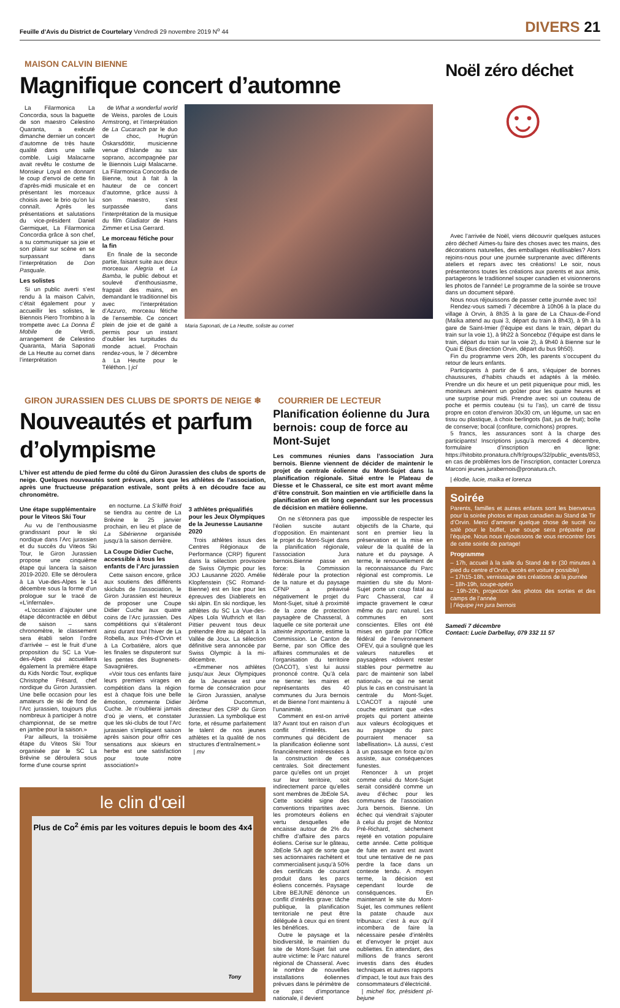Feuille d’Avis du District de Courtelary Vendredi 29 novembre 2019 N<sup>o</sup> 44
DIVERS 21
MAISON CALVIN BIENNE
Magnifique concert d’automne
La Filarmonica La Concordia, sous la baguette de son maestro Celestino Quaranta, a exécuté dimanche dernier un concert d’automne de très haute qualité dans une salle comble. Luigi Malacarne avait revêtu le costume de Monsieur Loyal en donnant le coup d’envoi de cette fin d’après-midi musicale et en présentant les morceaux choisis avec le brio qu’on lui connaît. Après les présentations et salutations du vice-président Daniel Germiquet, La Filarmonica Concordia grâce à son chef, a su communiquer sa joie et son plaisir sur scène en se surpassant dans l’interprétation de Don Pasquale.
Les solistes
Si un public averti s’est rendu à la maison Calvin, c’était également pour y accueillir les solistes, le Biennois Piero Trombino à la trompette avec La Donna È Mobile de Verdi, arrangement de Celestino Quaranta, Maria Saponati de La Heutte au cornet dans l’interprétation
de What a wonderful world de Weiss, paroles de Louis Armstrong, et l’interprétation de La Cucarach par le duo de choc, Hugrún Óskarsdóttir, musicienne venue d’Islande au sax soprano, accompagnée par le Biennois Luigi Malacarne. La Filarmonica Concordia de Bienne, tout à fait à la hauteur de ce concert d’automne, grâce aussi à son maestro, s’est surpassée dans l’interprétation de la musique du film Gladiator de Hans Zimmer et Lisa Gerrard.
Le morceau fétiche pour la fin
En finale de la seconde partie, faisant suite aux deux morceaux Alegria et La Bamba, le public debout et soulevé d’enthousiasme, frappait des mains, en demandant le traditionnel bis avec l’interprétation d’Azzuro, morceau fétiche de l’ensemble. Ce concert plein de joie et de gaité a permis pour un instant d’oublier les turpitudes du monde actuel. Prochain rendez-vous, le 7 décembre à La Heutte pour le Téléthon. | jcl
Maria Saponati, de La Heutte, soliste au cornet
GIRON JURASSIEN DES CLUBS DE SPORTS DE NEIGE ❄
Nouveautés et parfum d’olympisme
L’hiver est attendu de pied ferme du côté du Giron Jurassien des clubs de sports de neige. Quelques nouveautés sont prévues, alors que les athlètes de l’association, après une fructueuse préparation estivale, sont prêts à en découdre face au chronomètre.
Une étape supplémentaire pour le Viteos Ski Tour
Au vu de l’enthousiasme grandissant pour le ski nordique dans l’Arc jurassien et du succès du Viteos Ski Tour, le Giron Jurassien propose une cinquième étape qui lancera la saison 2019-2020. Elle se déroulera à La Vue-des-Alpes le 14 décembre sous la forme d’un prologue sur le tracé de «L’infernale».
«L’occasion d’ajouter une étape décontractée en début de saison – sans chronomètre, le classement sera établi selon l’ordre d’arrivée – est le fruit d’une proposition du SC La Vue-des-Alpes qui accueillera également la première étape du Kids Nordic Tour, explique Christophe Frésard, chef nordique du Giron Jurassien. Une belle occasion pour les amateurs de ski de fond de l’Arc jurassien, toujours plus nombreux à participer à notre championnat, de se mettre en jambe pour la saison.»
Par ailleurs, la troisième étape du Viteos Ski Tour organisée par le SC La Brévine se déroulera sous forme d’une course sprint
en nocturne. La S’kiffé froid se tiendra au centre de La Brévine le 25 janvier prochain, en lieu et place de La Sibérienne organisée jusqu’à la saison dernière.
La Coupe Didier Cuche, accessible à tous les enfants de l’Arc jurassien
Cette saison encore, grâce aux soutiens des différents skiclubs de l’association, le Giron Jurassien est heureux de proposer une Coupe Didier Cuche aux quatre coins de l’Arc jurassien. Des compétitions qui s’étaleront ainsi durant tout l’hiver de La Robella, aux Prés-d’Orvin et à La Corbatière, alors que les finales se disputeront sur les pentes des Bugnenets-Savagnières.
«Voir tous ces enfants faire leurs premiers virages en compétition dans la région est à chaque fois une belle émotion, commente Didier Cuche. Je n’oublierai jamais d’où je viens, et constater que les ski-clubs de tout l’Arc jurassien s’impliquent saison après saison pour offrir ces sensations aux skieurs en herbe est une satisfaction pour toute notre association!»
3 athlètes préqualifiés pour les Jeux Olympiques de la Jeunesse Lausanne 2020
Trois athlètes issus des Centres Régionaux de Performance (CRP) figurent dans la sélection provisoire de Swiss Olympic pour les JOJ Lausanne 2020. Amélie Klopfenstein (SC Romand-Bienne) est en lice pour les épreuves des Diablerets en ski alpin. En ski nordique, les athlètes du SC La Vue-des-Alpes Lola Wuthrich et Ilan Pittier peuvent tous deux prétendre être au départ à la Vallée de Joux. La sélection définitive sera annoncée par Swiss Olympic à la mi-décembre.
«Emmener nos athlètes jusqu’aux Jeux Olympiques de la Jeunesse est une forme de consécration pour le Giron Jurassien, analyse Jérôme Ducommun, directeur des CRP du Giron Jurassien. La symbolique est forte, et résume parfaitement le talent de nos jeunes athlètes et la qualité de nos structures d’entraînement.»
| mv
le clin d'œil
Plus de Co<sup>2</sup> émis par les voitures depuis le boom des 4x4
Tony
COURRIER DE LECTEUR
Planification éolienne du Jura bernois: coup de force au Mont-Sujet
Les communes réunies dans l’association Jura bernois. Bienne viennent de décider de maintenir le projet de centrale éolienne du Mont-Sujet dans la planification régionale. Situé entre le Plateau de Diesse et le Chasseral, ce site est mort avant même d’être construit. Son maintien en vie artificielle dans la planification en dit long cependant sur les processus de décision en matière éolienne.
On ne s’étonnera pas que l’éolien suscite autant d’opposition. En maintenant le projet du Mont-Sujet dans la planification régionale, l’association Jura bernois.Bienne passe en force: la Commission fédérale pour la protection de la nature et du paysage CFNP a préavisé négativement le projet du Mont-Sujet, situé à proximité de la zone de protection paysagère de Chasseral, à laquelle ce site porterait une atteinte importante, estime la Commission. Le Canton de Berne, par son Office des affaires communales et de l’organisation du territoire (OACOT), s’est lui aussi prononcé contre. Qu’à cela ne tienne: les maires et représentants des 40 communes du Jura bernois et de Bienne l’ont maintenu à l’unanimité.
Comment en est-on arrivé là? Avant tout en raison d’un conflit d’intérêts. Les communes qui décident de la planification éolienne sont financièrement intéressées à la construction de ces centrales. Soit directement parce qu’elles ont un projet sur leur territoire, soit indirectement parce qu’elles sont membres de JbEole SA. Cette société signe des conventions tripartites avec les promoteurs éoliens en vertu desquelles elle encaisse autour de 2% du chiffre d’affaire des parcs éoliens. Cerise sur le gâteau, JbEole SA agit de sorte que ses actionnaires rachètent et commercialisent jusqu’à 50% des certificats de courant produit dans les parcs éoliens concernés. Paysage Libre BEJUNE dénonce un conflit d’intérêts grave: tâche publique, la planification territoriale ne peut être déléguée à ceux qui en tirent les bénéfices.
Outre le paysage et la biodiversité, le maintien du site de Mont-Sujet fait une autre victime: le Parc naturel régional de Chasseral. Avec le nombre de nouvelles installations éoliennes prévues dans le périmètre de ce parc d’importance nationale, il devient
impossible de respecter les objectifs de la Charte, qui sont en premier lieu la préservation et la mise en valeur de la qualité de la nature et du paysage. A terme, le renouvellement de la reconnaissance du Parc régional est compromis. Le maintien du site du Mont-Sujet porte un coup fatal au Parc Chasseral, car il impacte gravement le cœur même du parc naturel. Les communes en sont conscientes. Elles ont été mises en garde par l’Office fédéral de l’environnement OFEV, qui a souligné que les valeurs naturelles et paysagères «doivent rester stables pour permettre au parc de maintenir son label national», ce qui ne serait plus le cas en construisant la centrale du Mont-Sujet. L’OACOT a rajouté une couche estimant que «des projets qui portent atteinte aux valeurs écologiques et au paysage du parc pourraient menacer sa labellisation». Là aussi, c’est à un passage en force qu’on assiste, aux conséquences funestes.
Renoncer à un projet comme celui du Mont-Sujet serait considéré comme un aveu d’échec pour les communes de l’association Jura bernois. Bienne. Un échec qui viendrait s’ajouter à celui du projet de Montoz Pré-Richard, sèchement rejeté en votation populaire cette année. Cette politique de fuite en avant est avant tout une tentative de ne pas perdre la face dans un contexte tendu. A moyen terme, la décision est cependant lourde de conséquences. En maintenant le site du Mont-Sujet, les communes refilent la patate chaude aux tribunaux: c’est à eux qu’il incombera de faire la nécessaire pesée d’intérêts et d’envoyer le projet aux oubliettes. En attendant, des millions de francs seront investis dans des études techniques et autres rapports d’impact, le tout aux frais des consommateurs d’électricité.
| michel fior, président pl-bejune
Noël zéro déchet
☺
Avec l’arrivée de Noël, viens découvrir quelques astuces zéro déchet! Aimes-tu faire des choses avec tes mains, des décorations naturelles, des emballages réutilisables? Alors rejoins-nous pour une journée surprenante avec différents ateliers et repars avec tes créations! Le soir, nous présenterons toutes les créations aux parents et aux amis, partagerons le traditionnel souper canadien et visionnerons les photos de l’année! Le programme de la soirée se trouve dans un document séparé.
Nous nous réjouissons de passer cette journée avec toi!
Rendez-vous samedi 7 décembre à 10h06 à la place du village à Orvin, à 8h35 à la gare de La Chaux-de-Fond (Maïka attend au quai 3, départ du train à 8h43), à 9h à la gare de Saint-Imier (l’équipe est dans le train, départ du train sur la voie 1), à 9h22 à Sonceboz (l’équipe est dans le train, départ du train sur la voie 2), à 9h40 à Bienne sur le Quai E (Bus direction Orvin, départ du bus 9h50).
Fin du programme vers 20h, les parents s’occupent du retour de leurs enfants.
Participants à partir de 6 ans, s’équiper de bonnes chaussures, d’habits chauds et adaptés à la météo. Prendre un dix heure et un petit piquenique pour midi, les moniteurs amènent un goûter pour les quatre heures et une surprise pour midi. Prendre avec soi un couteau de poche et permis couteau (si tu l’as), un carré de tissu propre en coton d’environ 30x30 cm, un légume, un sac en tissu ou plastique, à choix berlingots (lait, jus de fruit); boîte de conserve; bocal (confiture, cornichons) propres.
5 francs, les assurances sont à la charge des participants! Inscriptions jusqu’à mercredi 4 décembre, formulaire d’inscription en ligne: https://hitobito.pronatura.ch/fr/groups/32/public_events/853, en cas de problèmes lors de l’inscription, contacter Lorenza Marconi jeunes.jurabernois@pronatura.ch.
| élodie, lucie, maïka et lorenza
Soirée
Parents, familles et autres enfants sont les bienvenus pour la soirée photos et repas canadien au Stand de Tir d’Orvin. Merci d’amener quelque chose de sucré ou salé pour le buffet, une soupe sera préparée par l’équipe. Nous nous réjouissons de vous rencontrer lors de cette soirée de partage!
Programme
– 17h, accueil à la salle du Stand de tir (30 minutes à pied du centre d’Orvin, accès en voiture possible)
– 17h15-18h, vernissage des créations de la journée
– 18h-19h, soupe-apéro
– 19h-20h, projection des photos des sorties et des camps de l’année
| l’équipe j+n jura bernois
Samedi 7 décembre
Contact: Lucie Darbellay, 079 332 11 57